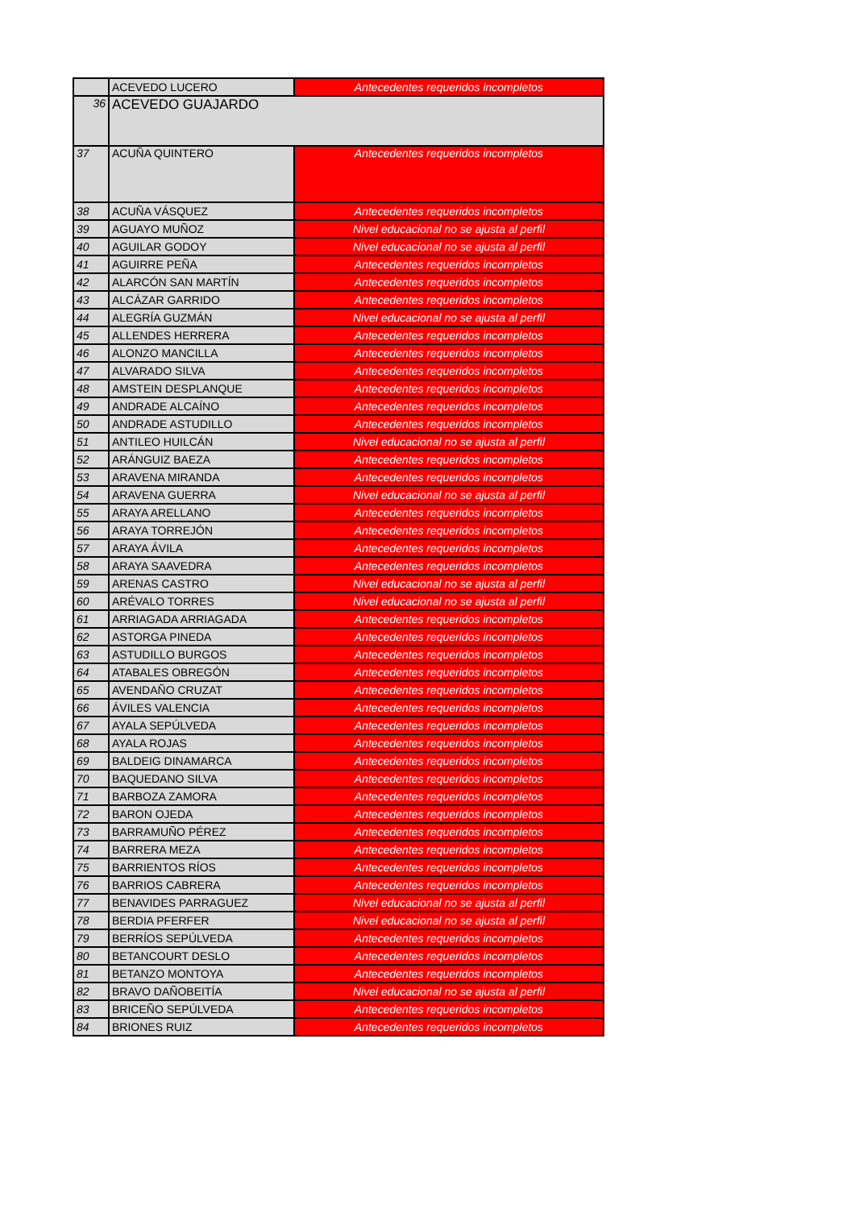| | ACEVEDO LUCERO | Antecedentes requeridos incompletos |
| 36 | ACEVEDO GUAJARDO | |
| 37 | ACUÑA QUINTERO | Antecedentes requeridos incompletos |
| 38 | ACUÑA VÁSQUEZ | Antecedentes requeridos incompletos |
| 39 | AGUAYO MUÑOZ | Nivel educacional no se ajusta al perfil |
| 40 | AGUILAR GODOY | Nivel educacional no se ajusta al perfil |
| 41 | AGUIRRE PEÑA | Antecedentes requeridos incompletos |
| 42 | ALARCÓN SAN MARTÍN | Antecedentes requeridos incompletos |
| 43 | ALCÁZAR GARRIDO | Antecedentes requeridos incompletos |
| 44 | ALEGRÍA GUZMÁN | Nivel educacional no se ajusta al perfil |
| 45 | ALLENDES HERRERA | Antecedentes requeridos incompletos |
| 46 | ALONZO MANCILLA | Antecedentes requeridos incompletos |
| 47 | ALVARADO SILVA | Antecedentes requeridos incompletos |
| 48 | AMSTEIN DESPLANQUE | Antecedentes requeridos incompletos |
| 49 | ANDRADE ALCAÍNO | Antecedentes requeridos incompletos |
| 50 | ANDRADE ASTUDILLO | Antecedentes requeridos incompletos |
| 51 | ANTILEO HUILCÁN | Nivel educacional no se ajusta al perfil |
| 52 | ARÁNGUIZ BAEZA | Antecedentes requeridos incompletos |
| 53 | ARAVENA MIRANDA | Antecedentes requeridos incompletos |
| 54 | ARAVENA GUERRA | Nivel educacional no se ajusta al perfil |
| 55 | ARAYA ARELLANO | Antecedentes requeridos incompletos |
| 56 | ARAYA TORREJÓN | Antecedentes requeridos incompletos |
| 57 | ARAYA ÁVILA | Antecedentes requeridos incompletos |
| 58 | ARAYA SAAVEDRA | Antecedentes requeridos incompletos |
| 59 | ARENAS CASTRO | Nivel educacional no se ajusta al perfil |
| 60 | ARÉVALO TORRES | Nivel educacional no se ajusta al perfil |
| 61 | ARRIAGADA ARRIAGADA | Antecedentes requeridos incompletos |
| 62 | ASTORGA PINEDA | Antecedentes requeridos incompletos |
| 63 | ASTUDILLO BURGOS | Antecedentes requeridos incompletos |
| 64 | ATABALES OBREGÓN | Antecedentes requeridos incompletos |
| 65 | AVENDAÑO CRUZAT | Antecedentes requeridos incompletos |
| 66 | ÁVILES VALENCIA | Antecedentes requeridos incompletos |
| 67 | AYALA SEPÚLVEDA | Antecedentes requeridos incompletos |
| 68 | AYALA ROJAS | Antecedentes requeridos incompletos |
| 69 | BALDEIG DINAMARCA | Antecedentes requeridos incompletos |
| 70 | BAQUEDANO SILVA | Antecedentes requeridos incompletos |
| 71 | BARBOZA ZAMORA | Antecedentes requeridos incompletos |
| 72 | BARON OJEDA | Antecedentes requeridos incompletos |
| 73 | BARRAMUÑO PÉREZ | Antecedentes requeridos incompletos |
| 74 | BARRERA MEZA | Antecedentes requeridos incompletos |
| 75 | BARRIENTOS RÍOS | Antecedentes requeridos incompletos |
| 76 | BARRIOS CABRERA | Antecedentes requeridos incompletos |
| 77 | BENAVIDES PARRAGUEZ | Nivel educacional no se ajusta al perfil |
| 78 | BERDIA PFERFER | Nivel educacional no se ajusta al perfil |
| 79 | BERRÍOS SEPÚLVEDA | Antecedentes requeridos incompletos |
| 80 | BETANCOURT DESLO | Antecedentes requeridos incompletos |
| 81 | BETANZO MONTOYA | Antecedentes requeridos incompletos |
| 82 | BRAVO DAÑOBEITÍA | Nivel educacional no se ajusta al perfil |
| 83 | BRICEÑO SEPÚLVEDA | Antecedentes requeridos incompletos |
| 84 | BRIONES RUIZ | Antecedentes requeridos incompletos |